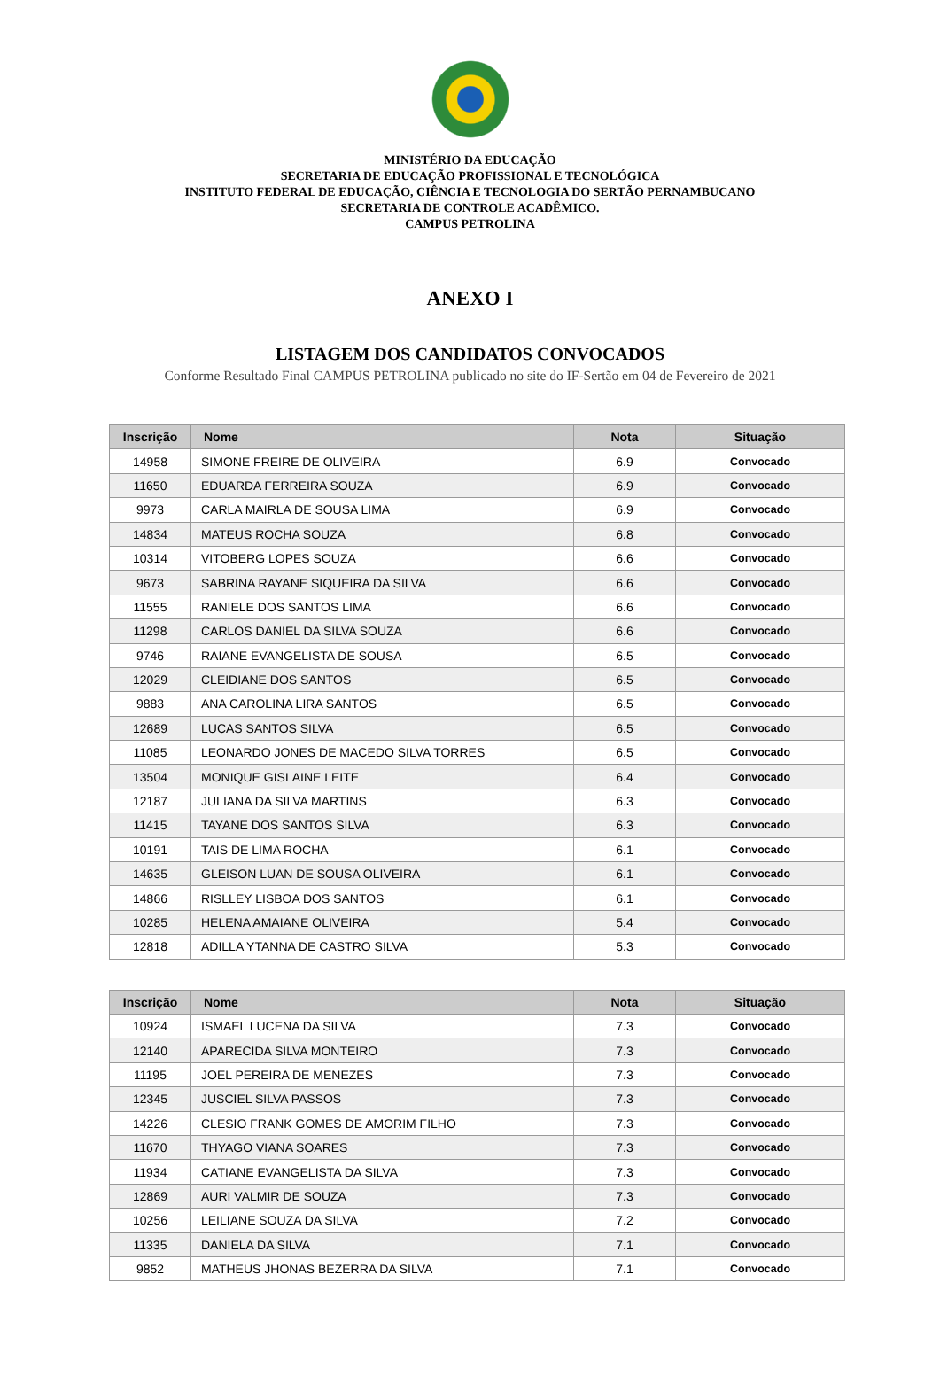MINISTÉRIO DA EDUCAÇÃO
SECRETARIA DE EDUCAÇÃO PROFISSIONAL E TECNOLÓGICA
INSTITUTO FEDERAL DE EDUCAÇÃO, CIÊNCIA E TECNOLOGIA DO SERTÃO PERNAMBUCANO
SECRETARIA DE CONTROLE ACADÊMICO.
CAMPUS PETROLINA
ANEXO I
LISTAGEM DOS CANDIDATOS CONVOCADOS
Conforme Resultado Final CAMPUS PETROLINA publicado no site do IF-Sertão em 04 de Fevereiro de 2021
| Inscrição | Nome | Nota | Situação |
| --- | --- | --- | --- |
| 14958 | SIMONE FREIRE DE OLIVEIRA | 6.9 | Convocado |
| 11650 | EDUARDA FERREIRA SOUZA | 6.9 | Convocado |
| 9973 | CARLA MAIRLA DE SOUSA LIMA | 6.9 | Convocado |
| 14834 | MATEUS ROCHA SOUZA | 6.8 | Convocado |
| 10314 | VITOBERG LOPES SOUZA | 6.6 | Convocado |
| 9673 | SABRINA RAYANE SIQUEIRA DA SILVA | 6.6 | Convocado |
| 11555 | RANIELE DOS SANTOS LIMA | 6.6 | Convocado |
| 11298 | CARLOS DANIEL DA SILVA SOUZA | 6.6 | Convocado |
| 9746 | RAIANE EVANGELISTA DE SOUSA | 6.5 | Convocado |
| 12029 | CLEIDIANE DOS SANTOS | 6.5 | Convocado |
| 9883 | ANA CAROLINA LIRA SANTOS | 6.5 | Convocado |
| 12689 | LUCAS SANTOS SILVA | 6.5 | Convocado |
| 11085 | LEONARDO JONES DE MACEDO SILVA TORRES | 6.5 | Convocado |
| 13504 | MONIQUE GISLAINE LEITE | 6.4 | Convocado |
| 12187 | JULIANA DA SILVA MARTINS | 6.3 | Convocado |
| 11415 | TAYANE DOS SANTOS SILVA | 6.3 | Convocado |
| 10191 | TAIS DE LIMA ROCHA | 6.1 | Convocado |
| 14635 | GLEISON LUAN DE SOUSA OLIVEIRA | 6.1 | Convocado |
| 14866 | RISLLEY LISBOA DOS SANTOS | 6.1 | Convocado |
| 10285 | HELENA AMAIANE OLIVEIRA | 5.4 | Convocado |
| 12818 | ADILLA YTANNA DE CASTRO SILVA | 5.3 | Convocado |
| Inscrição | Nome | Nota | Situação |
| --- | --- | --- | --- |
| 10924 | ISMAEL LUCENA DA SILVA | 7.3 | Convocado |
| 12140 | APARECIDA SILVA MONTEIRO | 7.3 | Convocado |
| 11195 | JOEL PEREIRA DE MENEZES | 7.3 | Convocado |
| 12345 | JUSCIEL SILVA PASSOS | 7.3 | Convocado |
| 14226 | CLESIO FRANK GOMES DE AMORIM FILHO | 7.3 | Convocado |
| 11670 | THYAGO VIANA SOARES | 7.3 | Convocado |
| 11934 | CATIANE EVANGELISTA DA SILVA | 7.3 | Convocado |
| 12869 | AURI VALMIR DE SOUZA | 7.3 | Convocado |
| 10256 | LEILIANE SOUZA DA SILVA | 7.2 | Convocado |
| 11335 | DANIELA DA SILVA | 7.1 | Convocado |
| 9852 | MATHEUS JHONAS BEZERRA DA SILVA | 7.1 | Convocado |